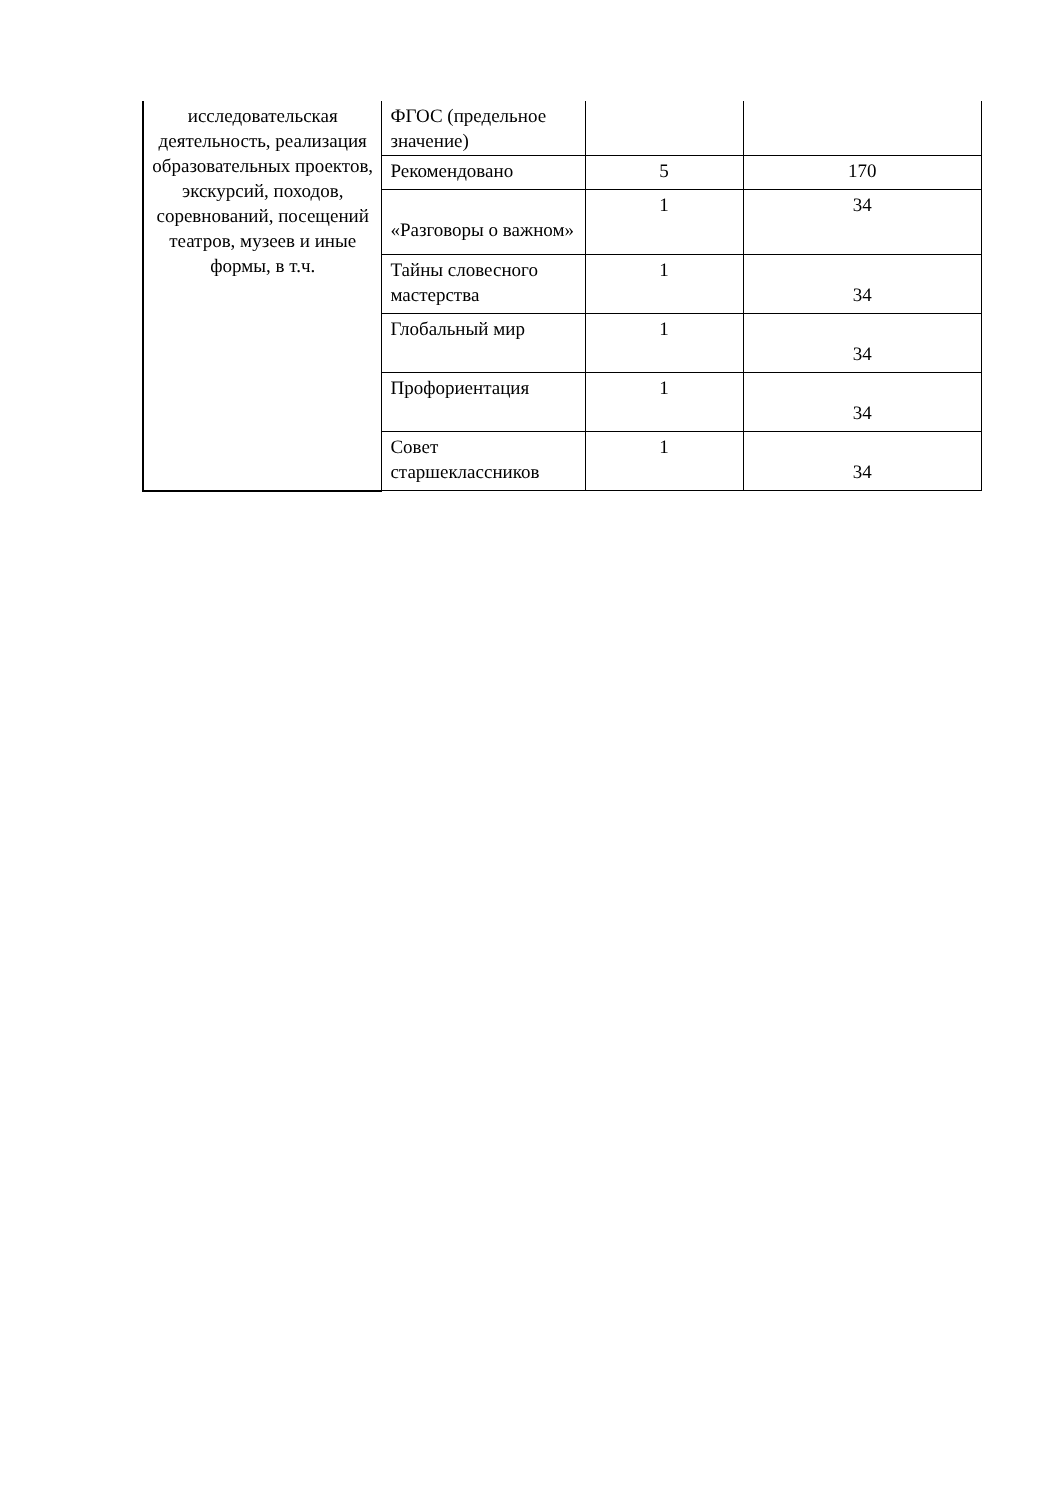| исследовательская деятельность, реализация образовательных проектов, экскурсий, походов, соревнований, посещений театров, музеев и иные формы, в т.ч. | ФГОС (предельное значение) | | |
| | Рекомендовано | 5 | 170 |
| | «Разговоры о важном» | 1 | 34 |
| | Тайны словесного мастерства | 1 | 34 |
| | Глобальный мир | 1 | 34 |
| | Профориентация | 1 | 34 |
| | Совет старшеклассников | 1 | 34 |